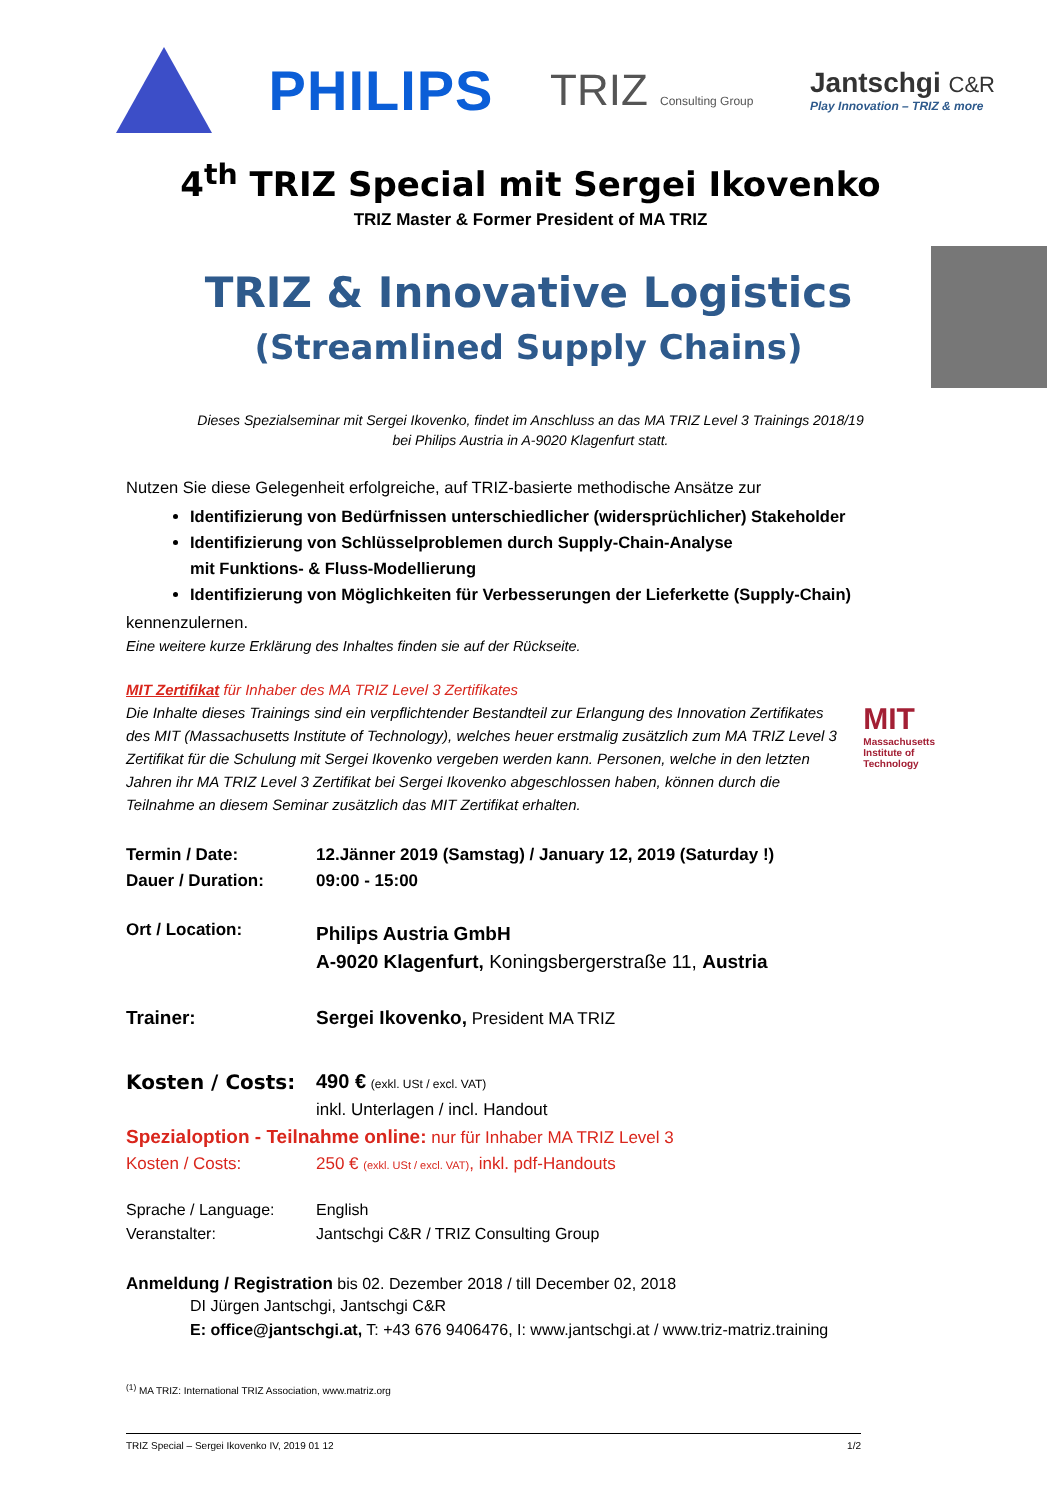PHILIPS
TRIZ Consulting Group
Jantschgi C&R
Play Innovation – TRIZ & more
4<sup>th</sup> TRIZ Special mit Sergei Ikovenko
TRIZ Master & Former President of MA TRIZ
TRIZ & Innovative Logistics
(Streamlined Supply Chains)
Dieses Spezialseminar mit Sergei Ikovenko, findet im Anschluss an das MA TRIZ Level 3 Trainings 2018/19
bei Philips Austria in A-9020 Klagenfurt statt.
Nutzen Sie diese Gelegenheit erfolgreiche, auf TRIZ-basierte methodische Ansätze zur
Identifizierung von Bedürfnissen unterschiedlicher (widersprüchlicher) Stakeholder
Identifizierung von Schlüsselproblemen durch Supply-Chain-Analyse
mit Funktions- & Fluss-Modellierung
Identifizierung von Möglichkeiten für Verbesserungen der Lieferkette (Supply-Chain)
kennenzulernen.
Eine weitere kurze Erklärung des Inhaltes finden sie auf der Rückseite.
MIT Zertifikat für Inhaber des MA TRIZ Level 3 Zertifikates
Die Inhalte dieses Trainings sind ein verpflichtender Bestandteil zur Erlangung des Innovation Zertifikates des MIT (Massachusetts Institute of Technology), welches heuer erstmalig zusätzlich zum MA TRIZ Level 3 Zertifikat für die Schulung mit Sergei Ikovenko vergeben werden kann. Personen, welche in den letzten Jahren ihr MA TRIZ Level 3 Zertifikat bei Sergei Ikovenko abgeschlossen haben, können durch die Teilnahme an diesem Seminar zusätzlich das MIT Zertifikat erhalten.
MIT
Massachusetts
Institute of
Technology
| Termin / Date: | 12.Jänner 2019 (Samstag) / January 12, 2019 (Saturday !) |
| Dauer / Duration: | 09:00 - 15:00 |
| Ort / Location: | Philips Austria GmbH A-9020 Klagenfurt, Koningsbergerstraße 11, Austria |
| Trainer: | Sergei Ikovenko, President MA TRIZ |
| Kosten / Costs: | 490 € (exkl. USt / excl. VAT) |
| | inkl. Unterlagen / incl. Handout |
| Spezialoption - Teilnahme online: nur für Inhaber MA TRIZ Level 3 | |
| Kosten / Costs: | 250 € (exkl. USt / excl. VAT) , inkl. pdf-Handouts |
| Sprache / Language: | English |
| Veranstalter: | Jantschgi C&R / TRIZ Consulting Group |
Anmeldung / Registration bis 02. Dezember 2018 / till December 02, 2018
DI Jürgen Jantschgi, Jantschgi C&R
E: office@jantschgi.at, T: +43 676 9406476, I: www.jantschgi.at / www.triz-matriz.training
<sup>(1)</sup> MA TRIZ: International TRIZ Association, www.matriz.org
TRIZ Special – Sergei Ikovenko IV, 2019 01 12 1/2